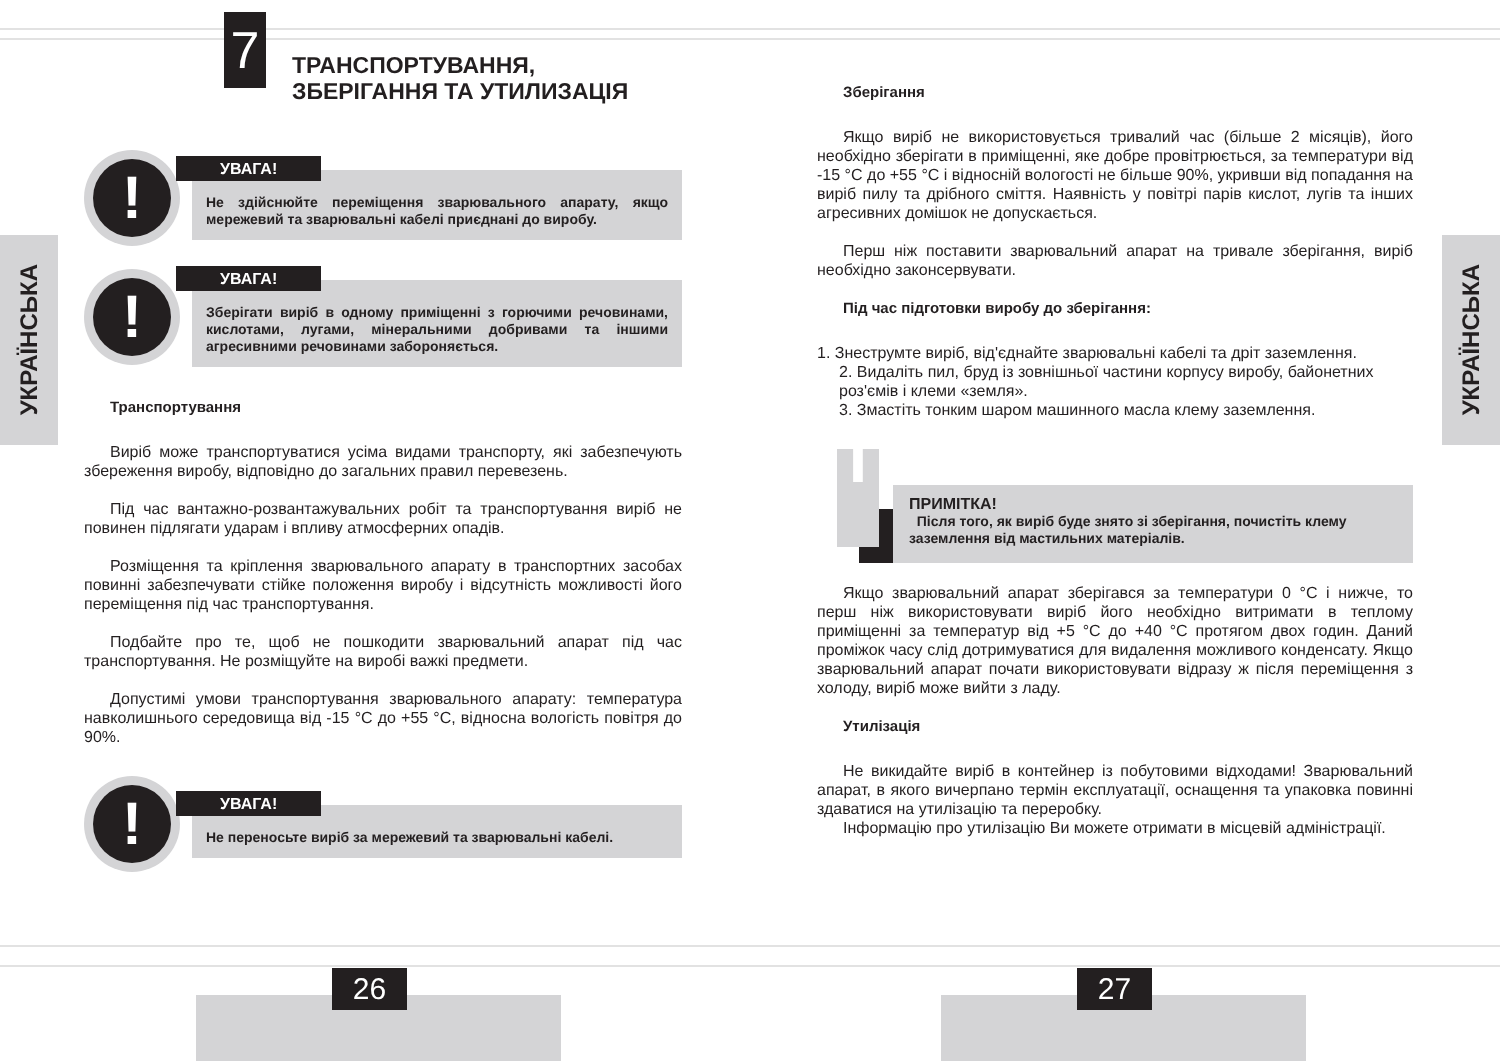УКРАЇНСЬКА
7
ТРАНСПОРТУВАННЯ,
ЗБЕРІГАННЯ ТА УТИЛИЗАЦІЯ
!
УВАГА!
Не здійснюйте переміщення зварювального апарату, якщо мережевий та зварювальні кабелі приєднані до виробу.
!
УВАГА!
Зберігати виріб в одному приміщенні з горючими речовинами, кислотами, лугами, мінеральними добривами та іншими агресивними речовинами забороняється.
Транспортування
Виріб може транспортуватися усіма видами транспорту, які забезпечують збереження виробу, відповідно до загальних правил перевезень.
Під час вантажно-розвантажувальних робіт та транспортування виріб не повинен підлягати ударам і впливу атмосферних опадів.
Розміщення та кріплення зварювального апарату в транспортних засобах повинні забезпечувати стійке положення виробу і відсутність можливості його переміщення під час транспортування.
Подбайте про те, щоб не пошкодити зварювальний апарат під час транспортування. Не розміщуйте на виробі важкі предмети.
Допустимі умови транспортування зварювального апарату: температура навколишнього середовища від -15 °C до +55 °C, відносна вологість повітря до 90%.
!
УВАГА!
Не переносьте виріб за мережевий та зварювальні кабелі.
26
УКРАЇНСЬКА
Зберігання
Якщо виріб не використовується тривалий час (більше 2 місяців), його необхідно зберігати в приміщенні, яке добре провітрюється, за температури від -15 °C до +55 °C і відносній вологості не більше 90%, укривши від попадання на виріб пилу та дрібного сміття. Наявність у повітрі парів кислот, лугів та інших агресивних домішок не допускається.
Перш ніж поставити зварювальний апарат на тривале зберігання, виріб необхідно законсервувати.
Під час підготовки виробу до зберігання:
1. Знеструмте виріб, від'єднайте зварювальні кабелі та дріт заземлення.
2. Видаліть пил, бруд із зовнішньої частини корпусу виробу, байонетних роз'ємів і клеми «земля».
3. Змастіть тонким шаром машинного масла клему заземлення.
i
ПРИМІТКА!
Після того, як виріб буде знято зі зберігання, почистіть клему заземлення від мастильних матеріалів.
Якщо зварювальний апарат зберігався за температури 0 °C і нижче, то перш ніж використовувати виріб його необхідно витримати в теплому приміщенні за температур від +5 °C до +40 °C протягом двох годин. Даний проміжок часу слід дотримуватися для видалення можливого конденсату. Якщо зварювальний апарат почати використовувати відразу ж після переміщення з холоду, виріб може вийти з ладу.
Утилізація
Не викидайте виріб в контейнер із побутовими відходами! Зварювальний апарат, в якого вичерпано термін експлуатації, оснащення та упаковка повинні здаватися на утилізацію та переробку.
Інформацію про утилізацію Ви можете отримати в місцевій адміністрації.
27